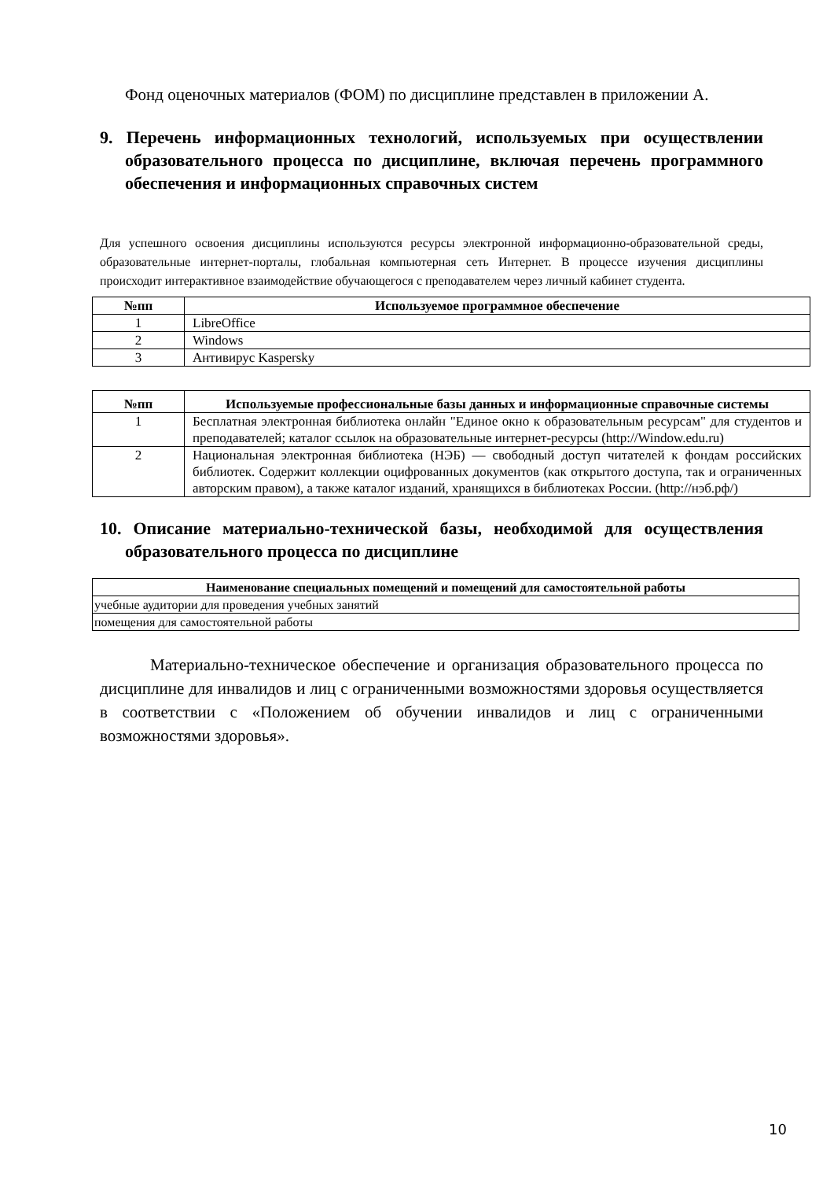Фонд оценочных материалов (ФОМ) по дисциплине представлен в приложении А.
9. Перечень информационных технологий, используемых при осуществлении образовательного процесса по дисциплине, включая перечень программного обеспечения и информационных справочных систем
Для успешного освоения дисциплины используются ресурсы электронной информационно-образовательной среды, образовательные интернет-порталы, глобальная компьютерная сеть Интернет. В процессе изучения дисциплины происходит интерактивное взаимодействие обучающегося с преподавателем через личный кабинет студента.
| №пп | Используемое программное обеспечение |
| --- | --- |
| 1 | LibreOffice |
| 2 | Windows |
| 3 | Антивирус Kaspersky |
| №пп | Используемые профессиональные базы данных и информационные справочные системы |
| --- | --- |
| 1 | Бесплатная электронная библиотека онлайн "Единое окно к образовательным ресурсам" для студентов и преподавателей; каталог ссылок на образовательные интернет-ресурсы (http://Window.edu.ru) |
| 2 | Национальная электронная библиотека (НЭБ) — свободный доступ читателей к фондам российских библиотек. Содержит коллекции оцифрованных документов (как открытого доступа, так и ограниченных авторским правом), а также каталог изданий, хранящихся в библиотеках России. (http://нэб.рф/) |
10. Описание материально-технической базы, необходимой для осуществления образовательного процесса по дисциплине
| Наименование специальных помещений и помещений для самостоятельной работы |
| --- |
| учебные аудитории для проведения учебных занятий |
| помещения для самостоятельной работы |
Материально-техническое обеспечение и организация образовательного процесса по дисциплине для инвалидов и лиц с ограниченными возможностями здоровья осуществляется в соответствии с «Положением об обучении инвалидов и лиц с ограниченными возможностями здоровья».
10